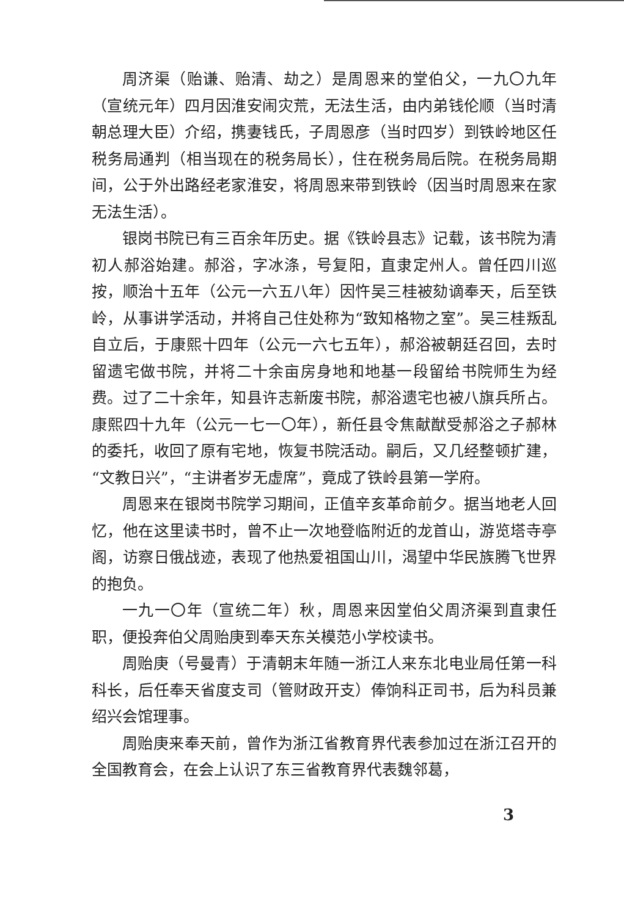周济渠（贻谦、贻清、劫之）是周恩来的堂伯父，一九〇九年（宣统元年）四月因淮安闹灾荒，无法生活，由内弟钱伦顺（当时清朝总理大臣）介绍，携妻钱氏，子周恩彦（当时四岁）到铁岭地区任税务局通判（相当现在的税务局长），住在税务局后院。在税务局期间，公于外出路经老家淮安，将周恩来带到铁岭（因当时周恩来在家无法生活）。
银岗书院已有三百余年历史。据《铁岭县志》记载，该书院为清初人郝浴始建。郝浴，字冰涤，号复阳，直隶定州人。曾任四川巡按，顺治十五年（公元一六五八年）因忤吴三桂被劾谪奉天，后至铁岭，从事讲学活动，并将自己住处称为“致知格物之室”。吴三桂叛乱自立后，于康熙十四年（公元一六七五年），郝浴被朝廷召回，去时留遗宅做书院，并将二十余亩房身地和地基一段留给书院师生为经费。过了二十余年，知县许志新废书院，郝浴遗宅也被八旗兵所占。康熙四十九年（公元一七一〇年），新任县令焦献猷受郝浴之子郝林的委托，收回了原有宅地，恢复书院活动。嗣后，又几经整顿扩建，“文教日兴”，“主讲者岁无虚席”，竟成了铁岭县第一学府。
周恩来在银岗书院学习期间，正值辛亥革命前夕。据当地老人回忆，他在这里读书时，曾不止一次地登临附近的龙首山，游览塔寺亭阁，访察日俄战迹，表现了他热爱祖国山川，渴望中华民族腾飞世界的抱负。
一九一〇年（宣统二年）秋，周恩来因堂伯父周济渠到直隶任职，便投奔伯父周贻庚到奉天东关模范小学校读书。
周贻庚（号曼青）于清朝末年随一浙江人来东北电业局任第一科科长，后任奉天省度支司（管财政开支）俸饷科正司书，后为科员兼绍兴会馆理事。
周贻庚来奉天前，曾作为浙江省教育界代表参加过在浙江召开的全国教育会，在会上认识了东三省教育界代表魏邻葛，
3